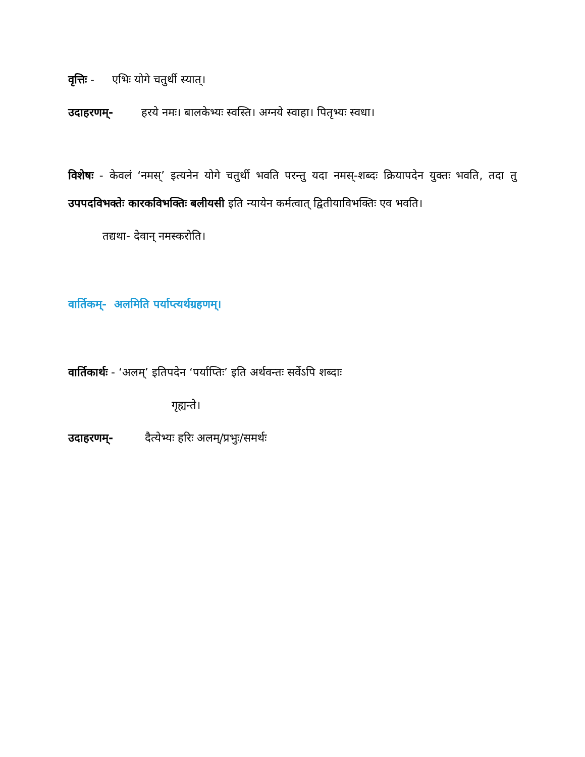वृत्तिः - एभिः योगे चतुर्थी स्यात्।
उदाहरणम्- हरये नमः। बालकेभ्यः स्वस्ति। अग्नये स्वाहा। पितृभ्यः स्वधा।
विशेषः - केवलं ‘नमस्’ इत्यनेन योगे चतुर्थी भवति परन्तु यदा नमस्-शब्दः क्रियापदेन युक्तः भवति, तदा तु उपपदविभक्तेः कारकविभक्तिः बलीयसी इति न्यायेन कर्मत्वात् द्वितीयाविभक्तिः एव भवति।
तद्यथा- देवान् नमस्करोति।
वार्तिकम्- अलमिति पर्याप्त्यर्थग्रहणम्।
वार्तिकार्थः - ‘अलम्’ इतिपदेन ‘पर्याप्तिः’ इति अर्थवन्तः सर्वेऽपि शब्दाः
गृह्यन्ते।
उदाहरणम्- दैत्येभ्यः हरिः अलम्/प्रभुः/समर्थः